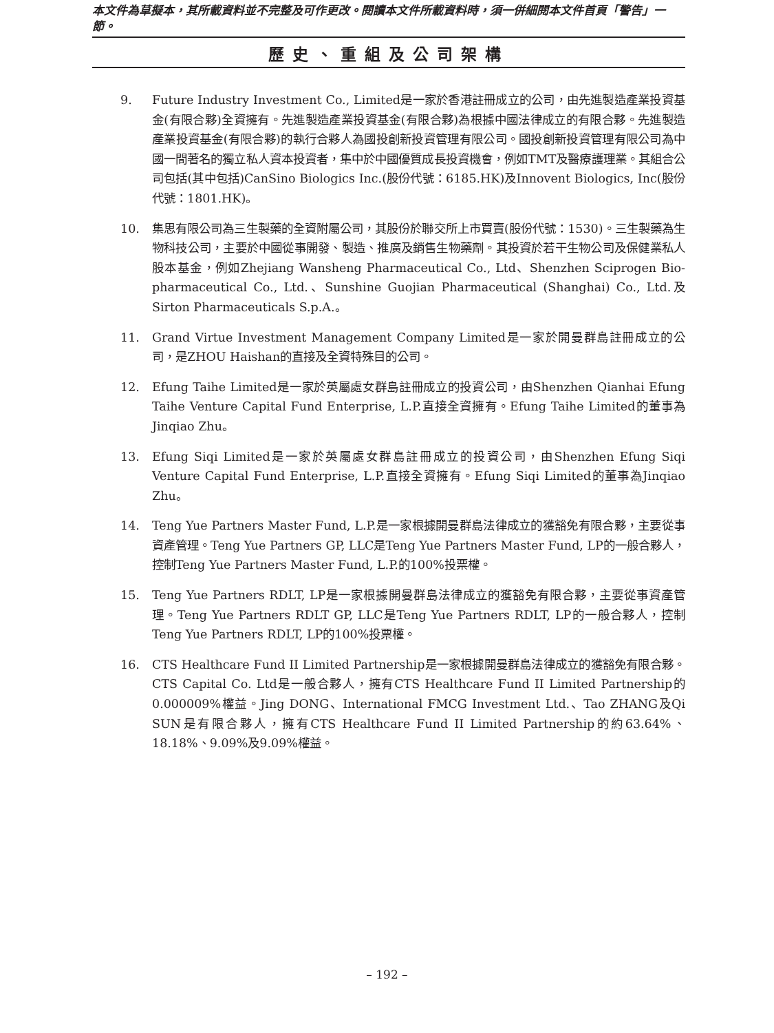本文件為草擬本，其所載資料並不完整及可作更改。閱讀本文件所載資料時，須一併細閱本文件首頁「警告」一節。
歷史、重組及公司架構
9. Future Industry Investment Co., Limited是一家於香港註冊成立的公司，由先進製造產業投資基金(有限合夥)全資擁有。先進製造產業投資基金(有限合夥)為根據中國法律成立的有限合夥。先進製造產業投資基金(有限合夥)的執行合夥人為國投創新投資管理有限公司。國投創新投資管理有限公司為中國一間著名的獨立私人資本投資者，集中於中國優質成長投資機會，例如TMT及醫療護理業。其組合公司包括(其中包括)CanSino Biologics Inc.(股份代號：6185.HK)及Innovent Biologics, Inc(股份代號：1801.HK)。
10. 集思有限公司為三生製藥的全資附屬公司，其股份於聯交所上市買賣(股份代號：1530)。三生製藥為生物科技公司，主要於中國從事開發、製造、推廣及銷售生物藥劑。其投資於若干生物公司及保健業私人股本基金，例如Zhejiang Wansheng Pharmaceutical Co., Ltd、Shenzhen Sciprogen Bio-pharmaceutical Co., Ltd.、Sunshine Guojian Pharmaceutical (Shanghai) Co., Ltd.及Sirton Pharmaceuticals S.p.A.。
11. Grand Virtue Investment Management Company Limited是一家於開曼群島註冊成立的公司，是ZHOU Haishan的直接及全資特殊目的公司。
12. Efung Taihe Limited是一家於英屬處女群島註冊成立的投資公司，由Shenzhen Qianhai Efung Taihe Venture Capital Fund Enterprise, L.P.直接全資擁有。Efung Taihe Limited的董事為Jinqiao Zhu。
13. Efung Siqi Limited是一家於英屬處女群島註冊成立的投資公司，由Shenzhen Efung Siqi Venture Capital Fund Enterprise, L.P.直接全資擁有。Efung Siqi Limited的董事為Jinqiao Zhu。
14. Teng Yue Partners Master Fund, L.P.是一家根據開曼群島法律成立的獲豁免有限合夥，主要從事資產管理。Teng Yue Partners GP, LLC是Teng Yue Partners Master Fund, LP的一般合夥人，控制Teng Yue Partners Master Fund, L.P.的100%投票權。
15. Teng Yue Partners RDLT, LP是一家根據開曼群島法律成立的獲豁免有限合夥，主要從事資產管理。Teng Yue Partners RDLT GP, LLC是Teng Yue Partners RDLT, LP的一般合夥人，控制Teng Yue Partners RDLT, LP的100%投票權。
16. CTS Healthcare Fund II Limited Partnership是一家根據開曼群島法律成立的獲豁免有限合夥。CTS Capital Co. Ltd是一般合夥人，擁有CTS Healthcare Fund II Limited Partnership的0.000009%權益。Jing DONG、International FMCG Investment Ltd.、Tao ZHANG及Qi SUN是有限合夥人，擁有CTS Healthcare Fund II Limited Partnership的約63.64%、18.18%、9.09%及9.09%權益。
– 192 –